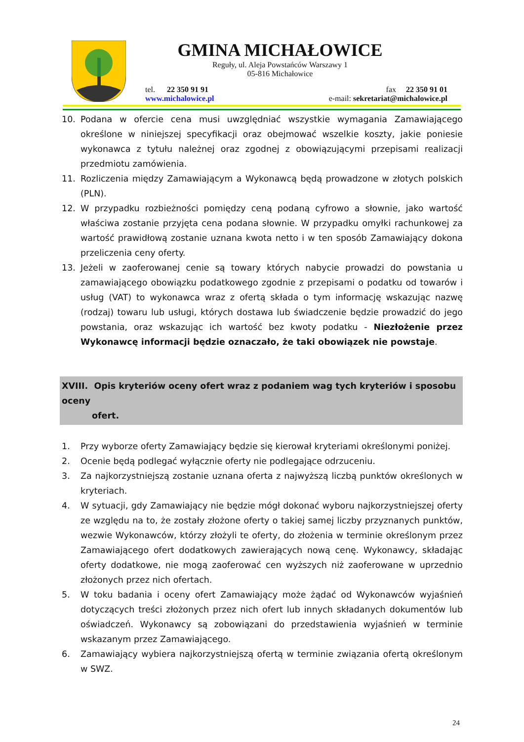GMINA MICHAŁOWICE
Reguły, ul. Aleja Powstańców Warszawy 1
05-816 Michałowice
tel. 22 350 91 91 fax 22 350 91 01
www.michalowice.pl e-mail: sekretariat@michalowice.pl
10. Podana w ofercie cena musi uwzględniać wszystkie wymagania Zamawiającego określone w niniejszej specyfikacji oraz obejmować wszelkie koszty, jakie poniesie wykonawca z tytułu należnej oraz zgodnej z obowiązującymi przepisami realizacji przedmiotu zamówienia.
11. Rozliczenia między Zamawiającym a Wykonawcą będą prowadzone w złotych polskich (PLN).
12. W przypadku rozbieżności pomiędzy ceną podaną cyfrowo a słownie, jako wartość właściwa zostanie przyjęta cena podana słownie. W przypadku omyłki rachunkowej za wartość prawidłową zostanie uznana kwota netto i w ten sposób Zamawiający dokona przeliczenia ceny oferty.
13. Jeżeli w zaoferowanej cenie są towary których nabycie prowadzi do powstania u zamawiającego obowiązku podatkowego zgodnie z przepisami o podatku od towarów i usług (VAT) to wykonawca wraz z ofertą składa o tym informację wskazując nazwę (rodzaj) towaru lub usługi, których dostawa lub świadczenie będzie prowadzić do jego powstania, oraz wskazując ich wartość bez kwoty podatku - Niezłożenie przez Wykonawcę informacji będzie oznaczało, że taki obowiązek nie powstaje.
XVIII. Opis kryteriów oceny ofert wraz z podaniem wag tych kryteriów i sposobu oceny
ofert.
1. Przy wyborze oferty Zamawiający będzie się kierował kryteriami określonymi poniżej.
2. Ocenie będą podlegać wyłącznie oferty nie podlegające odrzuceniu.
3. Za najkorzystniejszą zostanie uznana oferta z najwyższą liczbą punktów określonych w kryteriach.
4. W sytuacji, gdy Zamawiający nie będzie mógł dokonać wyboru najkorzystniejszej oferty ze względu na to, że zostały złożone oferty o takiej samej liczby przyznanych punktów, wezwie Wykonawców, którzy złożyli te oferty, do złożenia w terminie określonym przez Zamawiającego ofert dodatkowych zawierających nową cenę. Wykonawcy, składając oferty dodatkowe, nie mogą zaoferować cen wyższych niż zaoferowane w uprzednio złożonych przez nich ofertach.
5. W toku badania i oceny ofert Zamawiający może żądać od Wykonawców wyjaśnień dotyczących treści złożonych przez nich ofert lub innych składanych dokumentów lub oświadczeń. Wykonawcy są zobowiązani do przedstawienia wyjaśnień w terminie wskazanym przez Zamawiającego.
6. Zamawiający wybiera najkorzystniejszą ofertą w terminie związania ofertą określonym w SWZ.
24